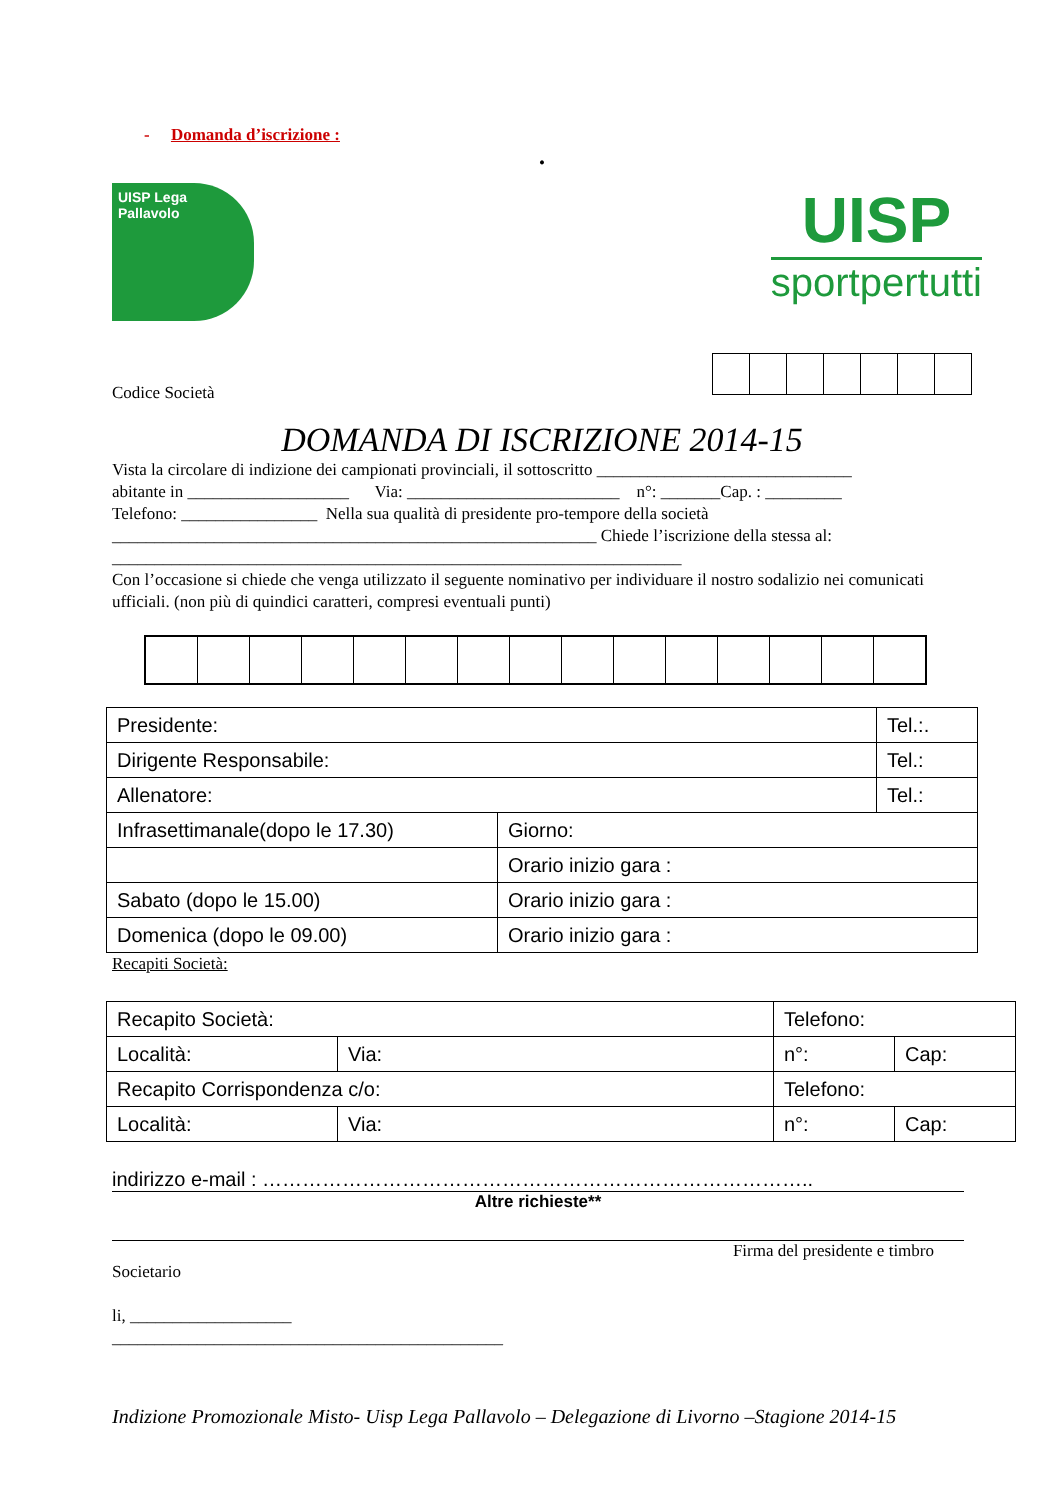- Domanda d’iscrizione :
•
UISP Lega Pallavolo
UISP
sportpertutti
Codice Società
DOMANDA DI ISCRIZIONE 2014-15
Vista la circolare di indizione dei campionati provinciali, il sottoscritto ______________________________
abitante in ___________________ Via: _________________________ n°: _______Cap. : _________
Telefono: ________________ Nella sua qualità di presidente pro-tempore della società
_________________________________________________________ Chiede l’iscrizione della stessa al:
___________________________________________________________________
Con l’occasione si chiede che venga utilizzato il seguente nominativo per individuare il nostro sodalizio nei comunicati ufficiali. (non più di quindici caratteri, compresi eventuali punti)
| Presidente: | | Tel.:. |
| Dirigente Responsabile: | | Tel.: |
| Allenatore: | | Tel.: |
| Infrasettimanale(dopo le 17.30) | Giorno: | |
| | Orario inizio gara : | |
| Sabato (dopo le 15.00) | Orario inizio gara : | |
| Domenica (dopo le 09.00) | Orario inizio gara : | |
Recapiti Società:
| Recapito Società: | | Telefono: | |
| Località: | Via: | n°: | Cap: |
| Recapito Corrispondenza c/o: | | Telefono: | |
| Località: | Via: | n°: | Cap: |
indirizzo e-mail : ………………………………………………………………………..
Altre richieste**
Firma del presidente e timbro
Societario
li, ___________________
______________________________________________
Indizione Promozionale Misto- Uisp Lega Pallavolo – Delegazione di Livorno –Stagione 2014-15